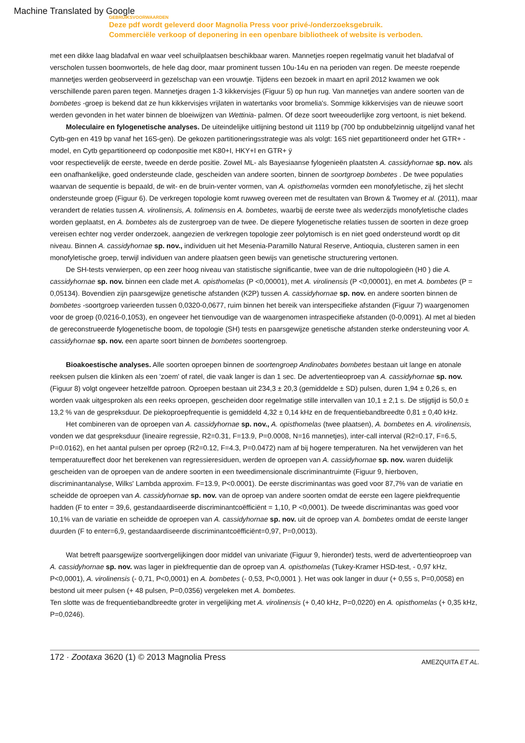Machine Translated by Google
GEBRUIKSVOORWAARDEN
Deze pdf wordt geleverd door Magnolia Press voor privé-/onderzoeksgebruik.
Commerciële verkoop of deponering in een openbare bibliotheek of website is verboden.
met een dikke laag bladafval en waar veel schuilplaatsen beschikbaar waren. Mannetjes roepen regelmatig vanuit het bladafval of verscholen tussen boomwortels, de hele dag door, maar prominent tussen 10u-14u en na perioden van regen. De meeste roepende mannetjes werden geobserveerd in gezelschap van een vrouwtje. Tijdens een bezoek in maart en april 2012 kwamen we ook verschillende paren paren tegen. Mannetjes dragen 1-3 kikkervisjes (Figuur 5) op hun rug. Van mannetjes van andere soorten van de bombetes -groep is bekend dat ze hun kikkervisjes vrijlaten in watertanks voor bromelia's. Sommige kikkervisjes van de nieuwe soort werden gevonden in het water binnen de bloeiwijzen van Wettinia- palmen. Of deze soort tweeouderlijke zorg vertoont, is niet bekend.
Moleculaire en fylogenetische analyses. De uiteindelijke uitlijning bestond uit 1119 bp (700 bp ondubbelzinnig uitgelijnd vanaf het Cytb-gen en 419 bp vanaf het 16S-gen). De gekozen partitioneringsstrategie was als volgt: 16S niet gepartitioneerd onder het GTR+ -model, en Cytb gepartitioneerd op codonpositie met K80+I, HKY+I en GTR+ ÿ
voor respectievelijk de eerste, tweede en derde positie. Zowel ML- als Bayesiaanse fylogenieën plaatsten A. cassidyhornae sp. nov. als een onafhankelijke, goed ondersteunde clade, gescheiden van andere soorten, binnen de soortgroep bombetes . De twee populaties waarvan de sequentie is bepaald, de wit- en de bruin-venter vormen, van A. opisthomelas vormden een monofyletische, zij het slecht ondersteunde groep (Figuur 6). De verkregen topologie komt ruwweg overeen met de resultaten van Brown & Twomey et al. (2011), maar verandert de relaties tussen A. virolinensis, A. tolimensis en A. bombetes, waarbij de eerste twee als wederzijds monofyletische clades worden geplaatst, en A. bombetes als de zustergroep van de twee. De diepere fylogenetische relaties tussen de soorten in deze groep vereisen echter nog verder onderzoek, aangezien de verkregen topologie zeer polytomisch is en niet goed ondersteund wordt op dit niveau. Binnen A. cassidyhornae sp. nov., individuen uit het Mesenia-Paramillo Natural Reserve, Antioquia, clusteren samen in een monofyletische groep, terwijl individuen van andere plaatsen geen bewijs van genetische structurering vertonen.
De SH-tests verwierpen, op een zeer hoog niveau van statistische significantie, twee van de drie nultopologieën (H0 ) die A. cassidyhornae sp. nov. binnen een clade met A. opisthomelas (P <0,00001), met A. virolinensis (P <0,00001), en met A. bombetes (P = 0,05134). Bovendien zijn paarsgewijze genetische afstanden (K2P) tussen A. cassidyhornae sp. nov. en andere soorten binnen de bombetes -soortgroep varieerden tussen 0,0320-0,0677, ruim binnen het bereik van interspecifieke afstanden (Figuur 7) waargenomen voor de groep (0,0216-0,1053), en ongeveer het tienvoudige van de waargenomen intraspecifieke afstanden (0-0,0091). Al met al bieden de gereconstrueerde fylogenetische boom, de topologie (SH) tests en paarsgewijze genetische afstanden sterke ondersteuning voor A. cassidyhornae sp. nov. een aparte soort binnen de bombetes soortengroep.
Bioakoestische analyses. Alle soorten oproepen binnen de soortengroep Andinobates bombetes bestaan uit lange en atonale reeksen pulsen die klinken als een 'zoem' of ratel, die vaak langer is dan 1 sec. De advertentieoproep van A. cassidyhornae sp. nov. (Figuur 8) volgt ongeveer hetzelfde patroon. Oproepen bestaan uit 234,3 ± 20,3 (gemiddelde ± SD) pulsen, duren 1,94 ± 0,26 s, en worden vaak uitgesproken als een reeks oproepen, gescheiden door regelmatige stille intervallen van 10,1 ± 2,1 s. De stijgtijd is 50,0 ± 13,2 % van de gespreksduur. De piekoproepfrequentie is gemiddeld 4,32 ± 0,14 kHz en de frequentiebandbreedte 0,81 ± 0,40 kHz.
Het combineren van de oproepen van A. cassidyhornae sp. nov., A. opisthomelas (twee plaatsen), A. bombetes en A. virolinensis, vonden we dat gespreksduur (lineaire regressie, R2=0.31, F=13.9, P=0.0008, N=16 mannetjes), inter-call interval (R2=0.17, F=6.5, P=0.0162), en het aantal pulsen per oproep (R2=0.12, F=4.3, P=0.0472) nam af bij hogere temperaturen. Na het verwijderen van het temperatuureffect door het berekenen van regressieresiduen, werden de oproepen van A. cassidyhornae sp. nov. waren duidelijk gescheiden van de oproepen van de andere soorten in een tweedimensionale discriminantruimte (Figuur 9, hierboven, discriminantanalyse, Wilks' Lambda approxim. F=13.9, P<0.0001). De eerste discriminantas was goed voor 87,7% van de variatie en scheidde de oproepen van A. cassidyhornae sp. nov. van de oproep van andere soorten omdat de eerste een lagere piekfrequentie hadden (F to enter = 39,6, gestandaardiseerde discriminantcoëfficiënt = 1,10, P <0,0001). De tweede discriminantas was goed voor 10,1% van de variatie en scheidde de oproepen van A. cassidyhornae sp. nov. uit de oproep van A. bombetes omdat de eerste langer duurden (F to enter=6,9, gestandaardiseerde discriminantcoëfficiënt=0,97, P=0,0013).
Wat betreft paarsgewijze soortvergelijkingen door middel van univariate (Figuur 9, hieronder) tests, werd de advertentieoproep van A. cassidyhornae sp. nov. was lager in piekfrequentie dan de oproep van A. opisthomelas (Tukey-Kramer HSD-test, - 0,97 kHz, P<0,0001), A. virolinensis (- 0,71, P<0,0001) en A. bombetes (- 0,53, P<0,0001 ). Het was ook langer in duur (+ 0,55 s, P=0,0058) en bestond uit meer pulsen (+ 48 pulsen, P=0,0356) vergeleken met A. bombetes.
Ten slotte was de frequentiebandbreedte groter in vergelijking met A. virolinensis (+ 0,40 kHz, P=0,0220) en A. opisthomelas (+ 0,35 kHz, P=0,0246).
172 · Zootaxa 3620 (1) © 2013 Magnolia Press
AMEZQUITA ET AL.